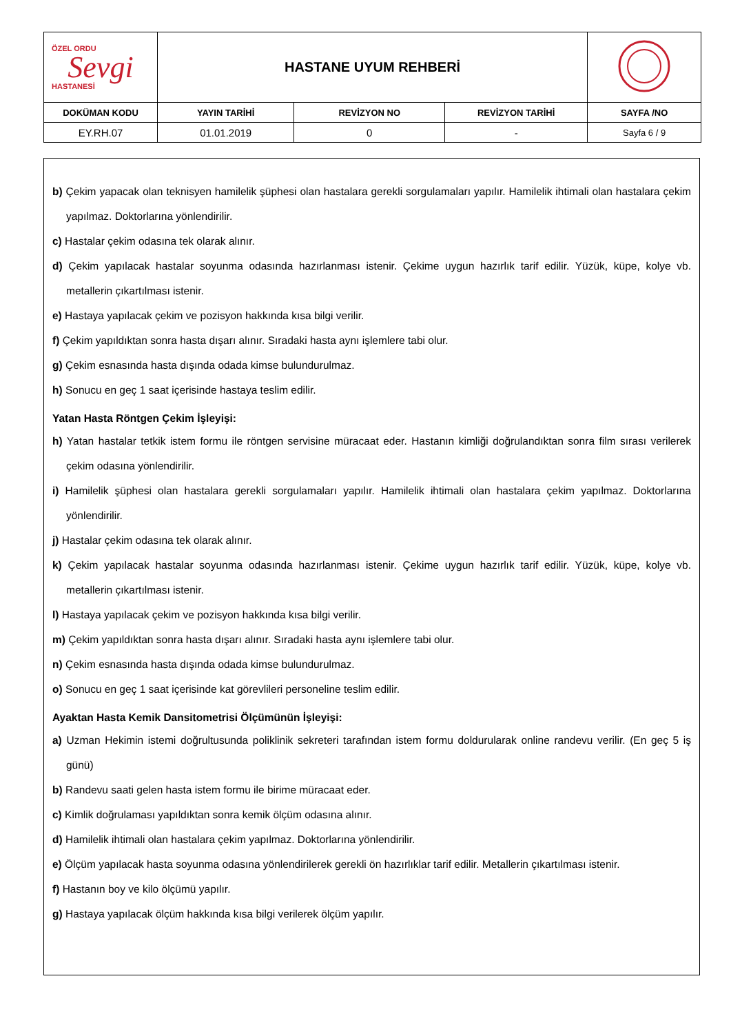| ÖZEL ORDU Sevgi HASTANESİ | HASTANE UYUM REHBERİ | | | |
| DOKÜMAN KODU | YAYIN TARİHİ | REVİZYON NO | REVİZYON TARİHİ | SAYFA /NO |
| EY.RH.07 | 01.01.2019 | 0 | - | Sayfa 6 / 9 |
b) Çekim yapacak olan teknisyen hamilelik şüphesi olan hastalara gerekli sorgulamaları yapılır. Hamilelik ihtimali olan hastalara çekim yapılmaz. Doktorlarına yönlendirilir.
c) Hastalar çekim odasına tek olarak alınır.
d) Çekim yapılacak hastalar soyunma odasında hazırlanması istenir. Çekime uygun hazırlık tarif edilir. Yüzük, küpe, kolye vb. metallerin çıkartılması istenir.
e) Hastaya yapılacak çekim ve pozisyon hakkında kısa bilgi verilir.
f) Çekim yapıldıktan sonra hasta dışarı alınır. Sıradaki hasta aynı işlemlere tabi olur.
g) Çekim esnasında hasta dışında odada kimse bulundurulmaz.
h) Sonucu en geç 1 saat içerisinde hastaya teslim edilir.
Yatan Hasta Röntgen Çekim İşleyişi:
h) Yatan hastalar tetkik istem formu ile röntgen servisine müracaat eder. Hastanın kimliği doğrulandıktan sonra film sırası verilerek çekim odasına yönlendirilir.
i) Hamilelik şüphesi olan hastalara gerekli sorgulamaları yapılır. Hamilelik ihtimali olan hastalara çekim yapılmaz. Doktorlarına yönlendirilir.
j) Hastalar çekim odasına tek olarak alınır.
k) Çekim yapılacak hastalar soyunma odasında hazırlanması istenir. Çekime uygun hazırlık tarif edilir. Yüzük, küpe, kolye vb. metallerin çıkartılması istenir.
l) Hastaya yapılacak çekim ve pozisyon hakkında kısa bilgi verilir.
m) Çekim yapıldıktan sonra hasta dışarı alınır. Sıradaki hasta aynı işlemlere tabi olur.
n) Çekim esnasında hasta dışında odada kimse bulundurulmaz.
o) Sonucu en geç 1 saat içerisinde kat görevlileri personeline teslim edilir.
Ayaktan Hasta Kemik Dansitometrisi Ölçümünün İşleyişi:
a) Uzman Hekimin istemi doğrultusunda poliklinik sekreteri tarafından istem formu doldurularak online randevu verilir. (En geç 5 iş günü)
b) Randevu saati gelen hasta istem formu ile birime müracaat eder.
c) Kimlik doğrulaması yapıldıktan sonra kemik ölçüm odasına alınır.
d) Hamilelik ihtimali olan hastalara çekim yapılmaz. Doktorlarına yönlendirilir.
e) Ölçüm yapılacak hasta soyunma odasına yönlendirilerek gerekli ön hazırlıklar tarif edilir. Metallerin çıkartılması istenir.
f) Hastanın boy ve kilo ölçümü yapılır.
g) Hastaya yapılacak ölçüm hakkında kısa bilgi verilerek ölçüm yapılır.